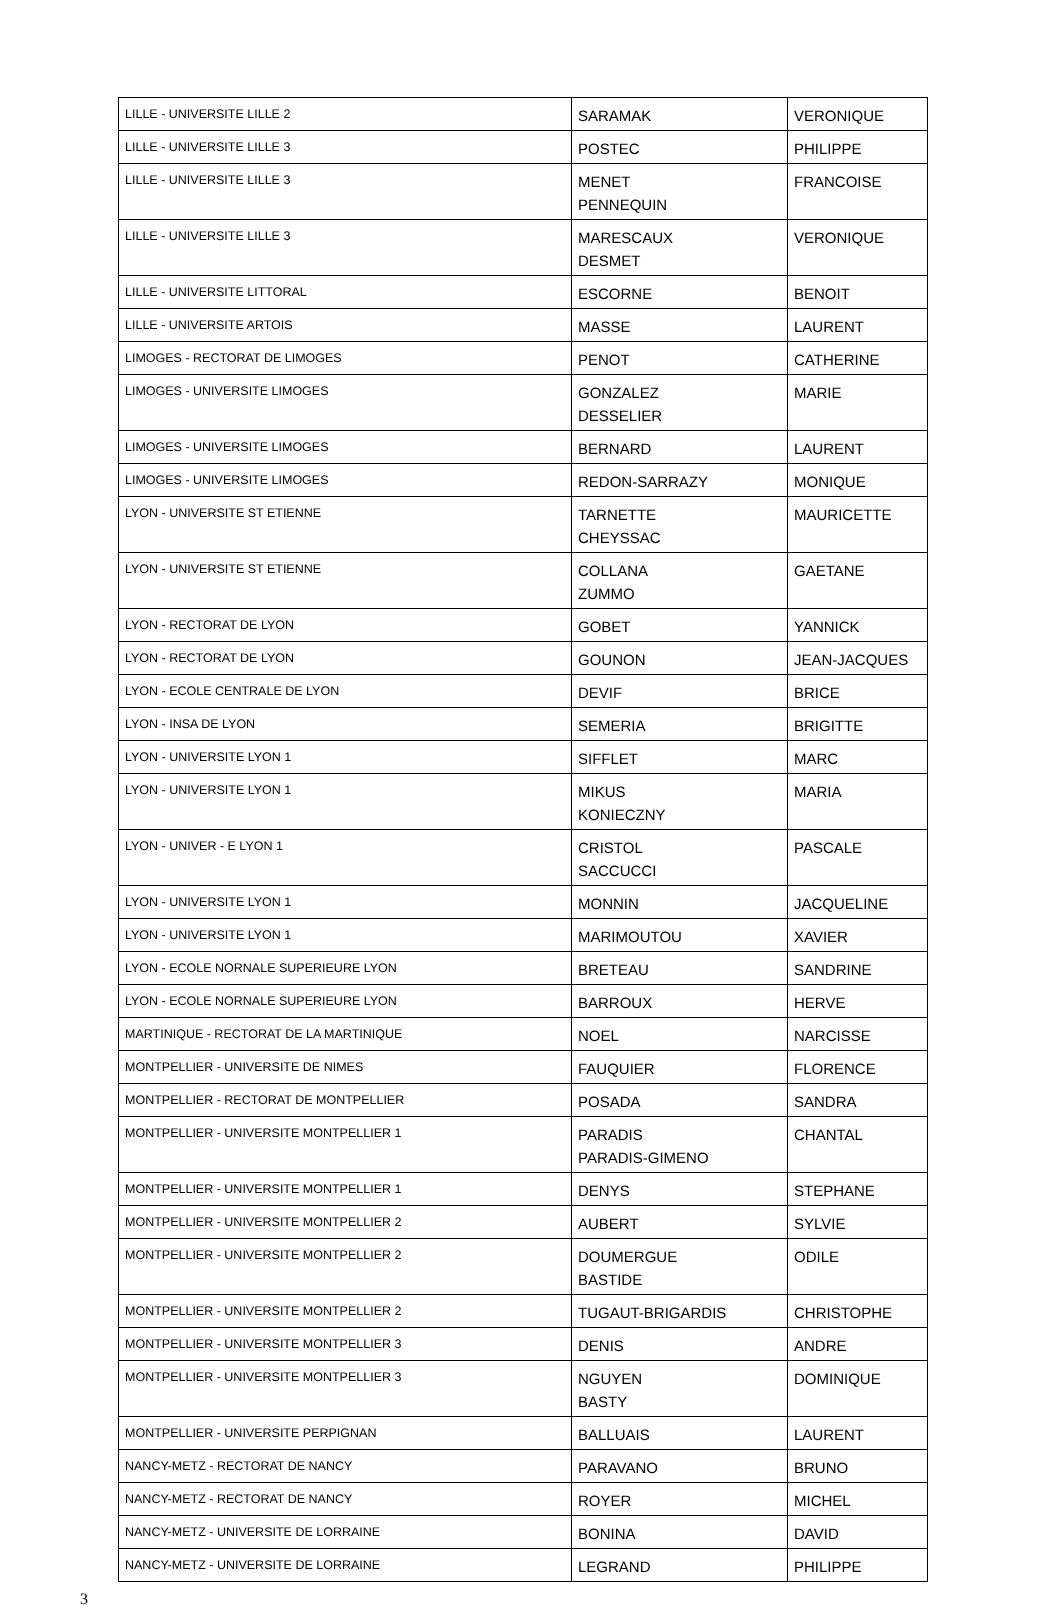| LILLE - UNIVERSITE LILLE 2 | SARAMAK | VERONIQUE |
| LILLE - UNIVERSITE LILLE 3 | POSTEC | PHILIPPE |
| LILLE - UNIVERSITE LILLE 3 | MENET PENNEQUIN | FRANCOISE |
| LILLE - UNIVERSITE LILLE 3 | MARESCAUX DESMET | VERONIQUE |
| LILLE - UNIVERSITE LITTORAL | ESCORNE | BENOIT |
| LILLE - UNIVERSITE ARTOIS | MASSE | LAURENT |
| LIMOGES - RECTORAT DE LIMOGES | PENOT | CATHERINE |
| LIMOGES - UNIVERSITE LIMOGES | GONZALEZ DESSELIER | MARIE |
| LIMOGES - UNIVERSITE LIMOGES | BERNARD | LAURENT |
| LIMOGES - UNIVERSITE LIMOGES | REDON-SARRAZY | MONIQUE |
| LYON - UNIVERSITE ST ETIENNE | TARNETTE CHEYSSAC | MAURICETTE |
| LYON - UNIVERSITE ST ETIENNE | COLLANA ZUMMO | GAETANE |
| LYON - RECTORAT DE LYON | GOBET | YANNICK |
| LYON - RECTORAT DE LYON | GOUNON | JEAN-JACQUES |
| LYON - ECOLE CENTRALE DE LYON | DEVIF | BRICE |
| LYON - INSA DE LYON | SEMERIA | BRIGITTE |
| LYON - UNIVERSITE LYON 1 | SIFFLET | MARC |
| LYON - UNIVERSITE LYON 1 | MIKUS KONIECZNY | MARIA |
| LYON - UNIVER - E LYON 1 | CRISTOL SACCUCCI | PASCALE |
| LYON - UNIVERSITE LYON 1 | MONNIN | JACQUELINE |
| LYON - UNIVERSITE LYON 1 | MARIMOUTOU | XAVIER |
| LYON - ECOLE NORNALE SUPERIEURE LYON | BRETEAU | SANDRINE |
| LYON - ECOLE NORNALE SUPERIEURE LYON | BARROUX | HERVE |
| MARTINIQUE - RECTORAT DE LA MARTINIQUE | NOEL | NARCISSE |
| MONTPELLIER - UNIVERSITE DE NIMES | FAUQUIER | FLORENCE |
| MONTPELLIER - RECTORAT DE MONTPELLIER | POSADA | SANDRA |
| MONTPELLIER - UNIVERSITE MONTPELLIER 1 | PARADIS PARADIS-GIMENO | CHANTAL |
| MONTPELLIER - UNIVERSITE MONTPELLIER 1 | DENYS | STEPHANE |
| MONTPELLIER - UNIVERSITE MONTPELLIER 2 | AUBERT | SYLVIE |
| MONTPELLIER - UNIVERSITE MONTPELLIER 2 | DOUMERGUE BASTIDE | ODILE |
| MONTPELLIER - UNIVERSITE MONTPELLIER 2 | TUGAUT-BRIGARDIS | CHRISTOPHE |
| MONTPELLIER - UNIVERSITE MONTPELLIER 3 | DENIS | ANDRE |
| MONTPELLIER - UNIVERSITE MONTPELLIER 3 | NGUYEN BASTY | DOMINIQUE |
| MONTPELLIER - UNIVERSITE PERPIGNAN | BALLUAIS | LAURENT |
| NANCY-METZ - RECTORAT DE NANCY | PARAVANO | BRUNO |
| NANCY-METZ - RECTORAT DE NANCY | ROYER | MICHEL |
| NANCY-METZ - UNIVERSITE DE LORRAINE | BONINA | DAVID |
| NANCY-METZ - UNIVERSITE DE LORRAINE | LEGRAND | PHILIPPE |
3